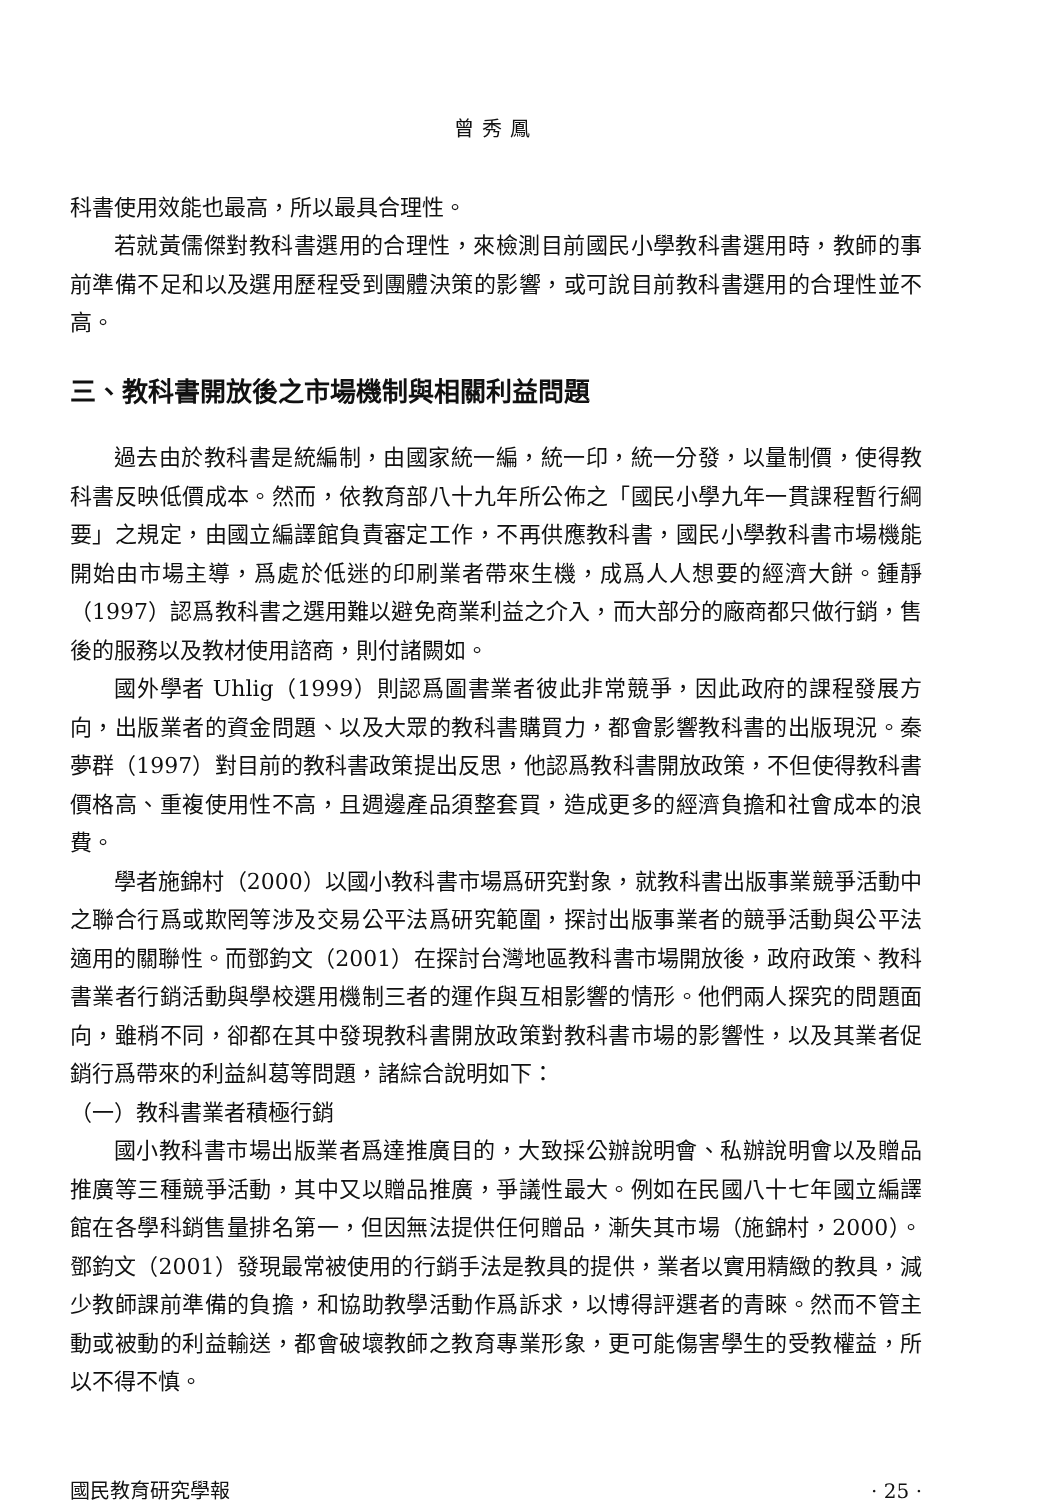曾秀鳳
科書使用效能也最高，所以最具合理性。
若就黃儒傑對教科書選用的合理性，來檢測目前國民小學教科書選用時，教師的事前準備不足和以及選用歷程受到團體決策的影響，或可說目前教科書選用的合理性並不高。
三、教科書開放後之市場機制與相關利益問題
過去由於教科書是統編制，由國家統一編，統一印，統一分發，以量制價，使得教科書反映低價成本。然而，依教育部八十九年所公佈之「國民小學九年一貫課程暫行綱要」之規定，由國立編譯館負責審定工作，不再供應教科書，國民小學教科書市場機能開始由市場主導，爲處於低迷的印刷業者帶來生機，成爲人人想要的經濟大餅。鍾靜（1997）認爲教科書之選用難以避免商業利益之介入，而大部分的廠商都只做行銷，售後的服務以及教材使用諮商，則付諸闕如。
國外學者 Uhlig（1999）則認爲圖書業者彼此非常競爭，因此政府的課程發展方向，出版業者的資金問題、以及大眾的教科書購買力，都會影響教科書的出版現況。秦夢群（1997）對目前的教科書政策提出反思，他認爲教科書開放政策，不但使得教科書價格高、重複使用性不高，且週邊產品須整套買，造成更多的經濟負擔和社會成本的浪費。
學者施錦村（2000）以國小教科書市場爲研究對象，就教科書出版事業競爭活動中之聯合行爲或欺罔等涉及交易公平法爲研究範圍，探討出版事業者的競爭活動與公平法適用的關聯性。而鄧鈞文（2001）在探討台灣地區教科書市場開放後，政府政策、教科書業者行銷活動與學校選用機制三者的運作與互相影響的情形。他們兩人探究的問題面向，雖稍不同，卻都在其中發現教科書開放政策對教科書市場的影響性，以及其業者促銷行爲帶來的利益糾葛等問題，諸綜合說明如下：
（一）教科書業者積極行銷
國小教科書市場出版業者爲達推廣目的，大致採公辦說明會、私辦說明會以及贈品推廣等三種競爭活動，其中又以贈品推廣，爭議性最大。例如在民國八十七年國立編譯館在各學科銷售量排名第一，但因無法提供任何贈品，漸失其市場（施錦村，2000）。鄧鈞文（2001）發現最常被使用的行銷手法是教具的提供，業者以實用精緻的教具，減少教師課前準備的負擔，和協助教學活動作爲訴求，以博得評選者的青睞。然而不管主動或被動的利益輸送，都會破壞教師之教育專業形象，更可能傷害學生的受教權益，所以不得不慎。
國民教育研究學報 · 25 ·